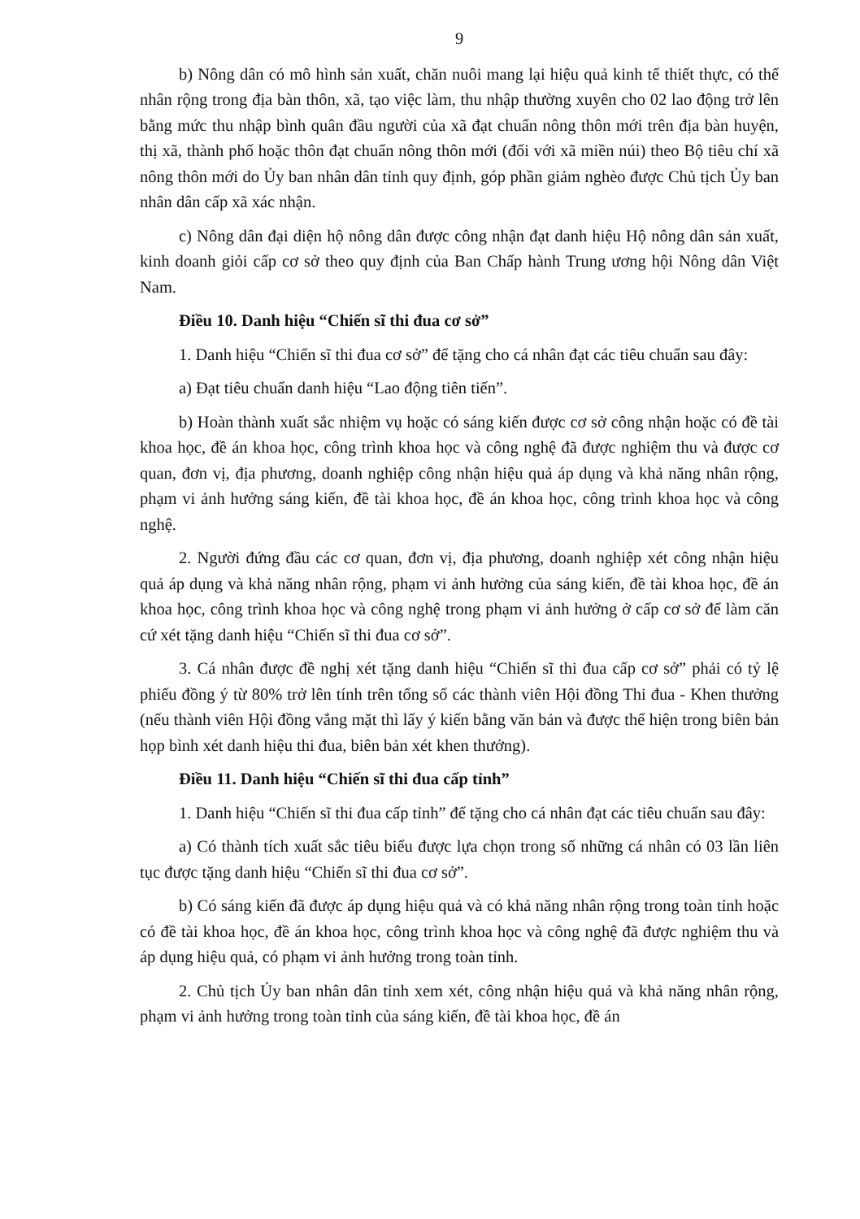9
b) Nông dân có mô hình sản xuất, chăn nuôi mang lại hiệu quả kinh tế thiết thực, có thể nhân rộng trong địa bàn thôn, xã, tạo việc làm, thu nhập thường xuyên cho 02 lao động trở lên bằng mức thu nhập bình quân đầu người của xã đạt chuẩn nông thôn mới trên địa bàn huyện, thị xã, thành phố hoặc thôn đạt chuẩn nông thôn mới (đối với xã miền núi) theo Bộ tiêu chí xã nông thôn mới do Ủy ban nhân dân tỉnh quy định, góp phần giảm nghèo được Chủ tịch Ủy ban nhân dân cấp xã xác nhận.
c) Nông dân đại diện hộ nông dân được công nhận đạt danh hiệu Hộ nông dân sản xuất, kinh doanh giỏi cấp cơ sở theo quy định của Ban Chấp hành Trung ương hội Nông dân Việt Nam.
Điều 10. Danh hiệu “Chiến sĩ thi đua cơ sở”
1. Danh hiệu “Chiến sĩ thi đua cơ sở” để tặng cho cá nhân đạt các tiêu chuẩn sau đây:
a) Đạt tiêu chuẩn danh hiệu “Lao động tiên tiến”.
b) Hoàn thành xuất sắc nhiệm vụ hoặc có sáng kiến được cơ sở công nhận hoặc có đề tài khoa học, đề án khoa học, công trình khoa học và công nghệ đã được nghiệm thu và được cơ quan, đơn vị, địa phương, doanh nghiệp công nhận hiệu quả áp dụng và khả năng nhân rộng, phạm vi ảnh hưởng sáng kiến, đề tài khoa học, đề án khoa học, công trình khoa học và công nghệ.
2. Người đứng đầu các cơ quan, đơn vị, địa phương, doanh nghiệp xét công nhận hiệu quả áp dụng và khả năng nhân rộng, phạm vi ảnh hưởng của sáng kiến, đề tài khoa học, đề án khoa học, công trình khoa học và công nghệ trong phạm vi ảnh hưởng ở cấp cơ sở để làm căn cứ xét tặng danh hiệu “Chiến sĩ thi đua cơ sở”.
3. Cá nhân được đề nghị xét tặng danh hiệu “Chiến sĩ thi đua cấp cơ sở” phải có tỷ lệ phiếu đồng ý từ 80% trở lên tính trên tổng số các thành viên Hội đồng Thi đua - Khen thưởng (nếu thành viên Hội đồng vắng mặt thì lấy ý kiến bằng văn bản và được thể hiện trong biên bản họp bình xét danh hiệu thi đua, biên bản xét khen thưởng).
Điều 11. Danh hiệu “Chiến sĩ thi đua cấp tỉnh”
1. Danh hiệu “Chiến sĩ thi đua cấp tỉnh” để tặng cho cá nhân đạt các tiêu chuẩn sau đây:
a) Có thành tích xuất sắc tiêu biểu được lựa chọn trong số những cá nhân có 03 lần liên tục được tặng danh hiệu “Chiến sĩ thi đua cơ sở”.
b) Có sáng kiến đã được áp dụng hiệu quả và có khả năng nhân rộng trong toàn tỉnh hoặc có đề tài khoa học, đề án khoa học, công trình khoa học và công nghệ đã được nghiệm thu và áp dụng hiệu quả, có phạm vi ảnh hưởng trong toàn tỉnh.
2. Chủ tịch Ủy ban nhân dân tỉnh xem xét, công nhận hiệu quả và khả năng nhân rộng, phạm vi ảnh hưởng trong toàn tỉnh của sáng kiến, đề tài khoa học, đề án